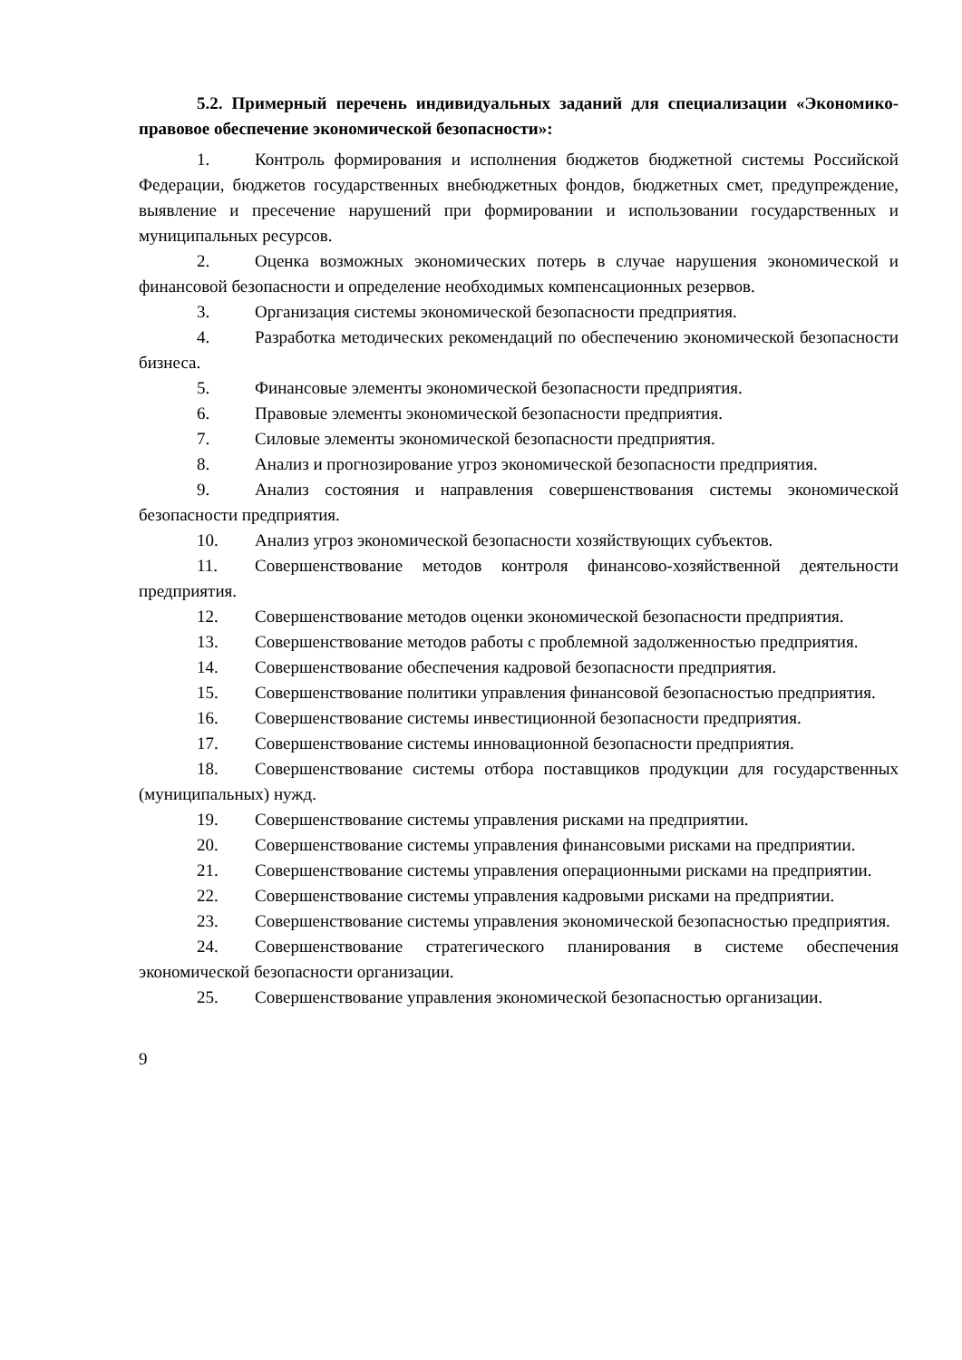5.2. Примерный перечень индивидуальных заданий для специализации «Экономико-правовое обеспечение экономической безопасности»:
1. Контроль формирования и исполнения бюджетов бюджетной системы Российской Федерации, бюджетов государственных внебюджетных фондов, бюджетных смет, предупреждение, выявление и пресечение нарушений при формировании и использовании государственных и муниципальных ресурсов.
2. Оценка возможных экономических потерь в случае нарушения экономической и финансовой безопасности и определение необходимых компенсационных резервов.
3. Организация системы экономической безопасности предприятия.
4. Разработка методических рекомендаций по обеспечению экономической безопасности бизнеса.
5. Финансовые элементы экономической безопасности предприятия.
6. Правовые элементы экономической безопасности предприятия.
7. Силовые элементы экономической безопасности предприятия.
8. Анализ и прогнозирование угроз экономической безопасности предприятия.
9. Анализ состояния и направления совершенствования системы экономической безопасности предприятия.
10. Анализ угроз экономической безопасности хозяйствующих субъектов.
11. Совершенствование методов контроля финансово-хозяйственной деятельности предприятия.
12. Совершенствование методов оценки экономической безопасности предприятия.
13. Совершенствование методов работы с проблемной задолженностью предприятия.
14. Совершенствование обеспечения кадровой безопасности предприятия.
15. Совершенствование политики управления финансовой безопасностью предприятия.
16. Совершенствование системы инвестиционной безопасности предприятия.
17. Совершенствование системы инновационной безопасности предприятия.
18. Совершенствование системы отбора поставщиков продукции для государственных (муниципальных) нужд.
19. Совершенствование системы управления рисками на предприятии.
20. Совершенствование системы управления финансовыми рисками на предприятии.
21. Совершенствование системы управления операционными рисками на предприятии.
22. Совершенствование системы управления кадровыми рисками на предприятии.
23. Совершенствование системы управления экономической безопасностью предприятия.
24. Совершенствование стратегического планирования в системе обеспечения экономической безопасности организации.
25. Совершенствование управления экономической безопасностью организации.
9